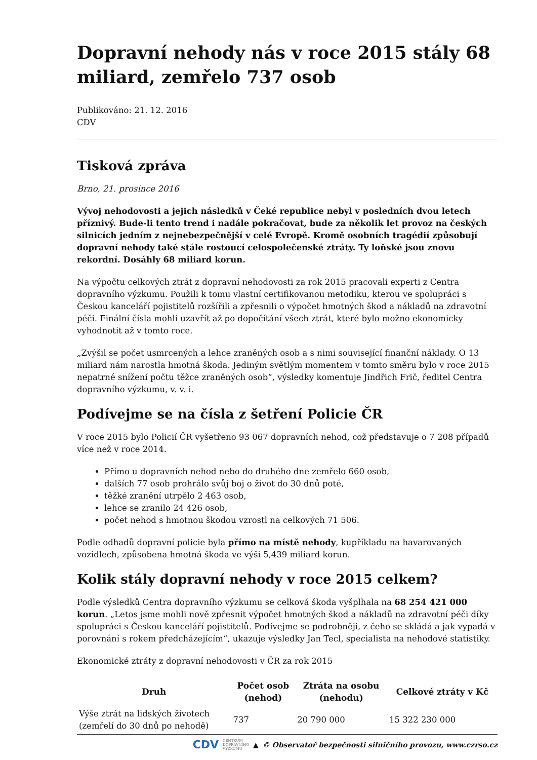Dopravní nehody nás v roce 2015 stály 68 miliard, zemřelo 737 osob
Publikováno: 21. 12. 2016
CDV
Tisková zpráva
Brno, 21. prosince 2016
Vývoj nehodovosti a jejich následků v Čeké republice nebyl v posledních dvou letech příznivý. Bude-li tento trend i nadále pokračovat, bude za několik let provoz na českých silnicích jedním z nejnebezpečnější v celé Evropě. Kromě osobních tragédií způsobují dopravní nehody také stále rostoucí celospolečenské ztráty. Ty loňské jsou znovu rekordní. Dosáhly 68 miliard korun.
Na výpočtu celkových ztrát z dopravní nehodovosti za rok 2015 pracovali experti z Centra dopravního výzkumu. Použili k tomu vlastní certifikovanou metodiku, kterou ve spolupráci s Českou kanceláří pojistitelů rozšířili a zpřesnili o výpočet hmotných škod a nákladů na zdravotní péči. Finální čísla mohli uzavřít až po dopočítání všech ztrát, které bylo možno ekonomicky vyhodnotit až v tomto roce.
„Zvýšil se počet usmrcených a lehce zraněných osob a s nimi související finanční náklady. O 13 miliard nám narostla hmotná škoda. Jediným světlým momentem v tomto směru bylo v roce 2015 nepatrné snížení počtu těžce zraněných osob“, výsledky komentuje Jindřich Frič, ředitel Centra dopravního výzkumu, v. v. i.
Podívejme se na čísla z šetření Policie ČR
V roce 2015 bylo Policií ČR vyšetřeno 93 067 dopravních nehod, což představuje o 7 208 případů více než v roce 2014.
Přímo u dopravních nehod nebo do druhého dne zemřelo 660 osob,
dalších 77 osob prohrálo svůj boj o život do 30 dnů poté,
těžké zranění utrpělo 2 463 osob,
lehce se zranilo 24 426 osob,
počet nehod s hmotnou škodou vzrostl na celkových 71 506.
Podle odhadů dopravní policie byla přímo na místě nehody, kupříkladu na havarovaných vozidlech, způsobena hmotná škoda ve výši 5,439 miliard korun.
Kolik stály dopravní nehody v roce 2015 celkem?
Podle výsledků Centra dopravního výzkumu se celková škoda vyšplhala na 68 254 421 000 korun. „Letos jsme mohli nově zpřesnit výpočet hmotných škod a nákladů na zdravotní péči díky spolupráci s Českou kanceláří pojistitelů. Podívejme se podrobněji, z čeho se skládá a jak vypadá v porovnání s rokem předcházejícím“, ukazuje výsledky Jan Tecl, specialista na nehodové statistiky.
Ekonomické ztráty z dopravní nehodovosti v ČR za rok 2015
| Druh | Počet osob (nehod) | Ztráta na osobu (nehodu) | Celkové ztráty v Kč |
| --- | --- | --- | --- |
| Výše ztrát na lidských životech (zemřelí do 30 dnů po nehodě) | 737 | 20 790 000 | 15 322 230 000 |
CDV CENTRUM
DOPRAVNÍHO
VÝZKUMU ▲ © Observatoř bezpečnosti silničního provozu, www.czrso.cz